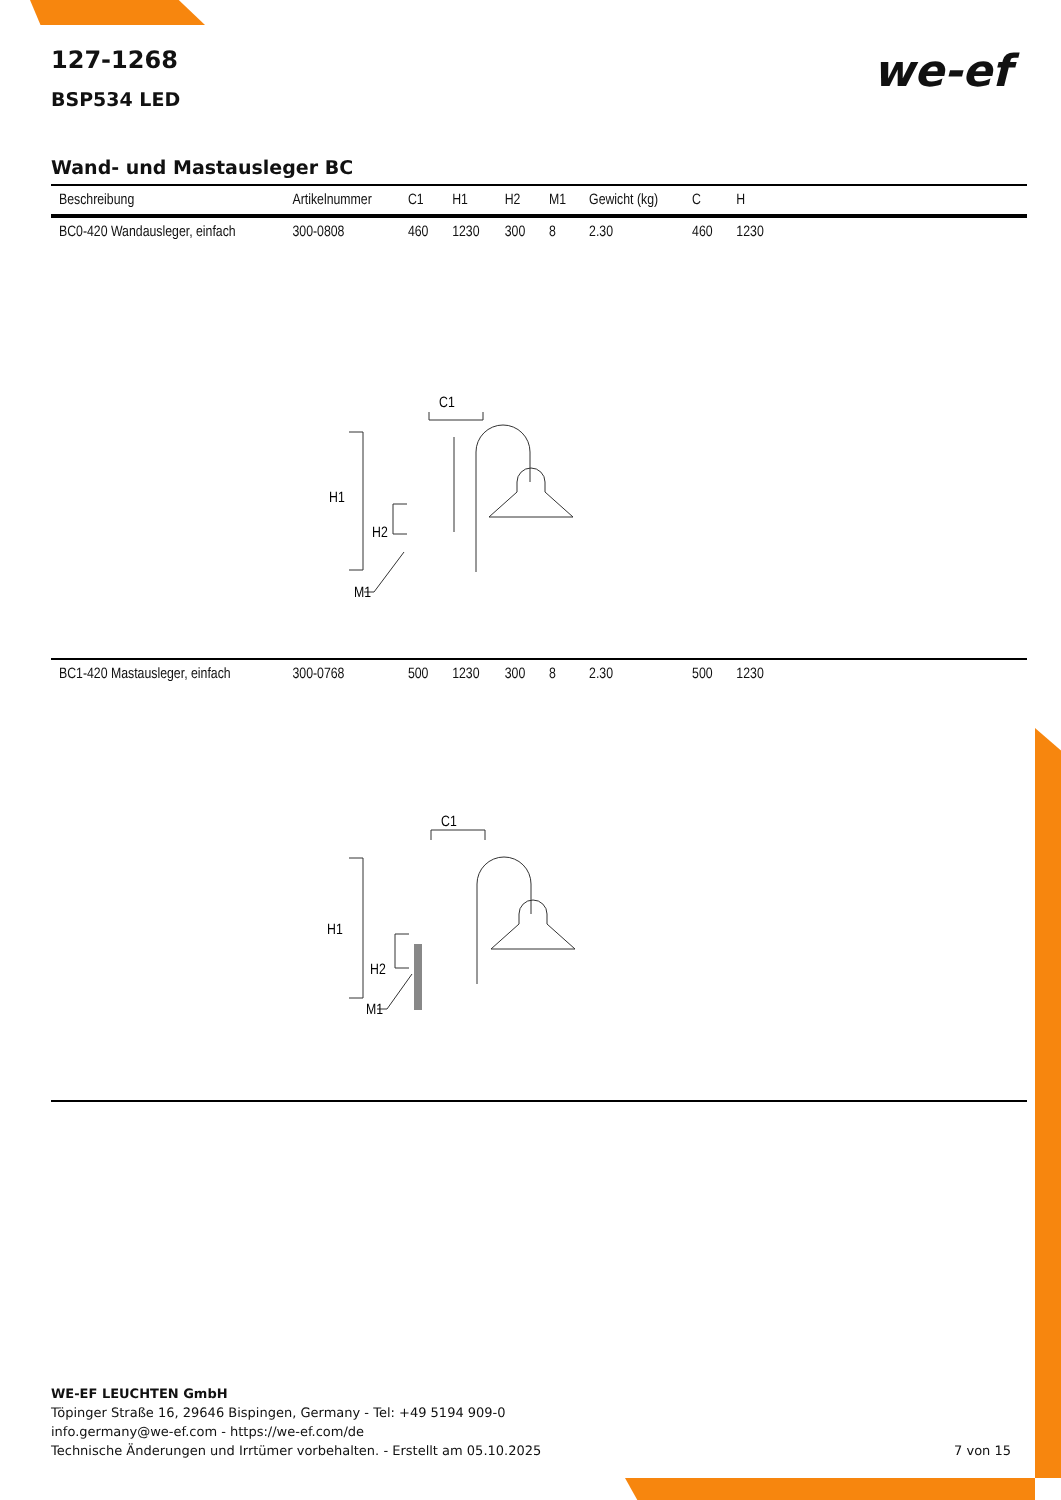we-ef
127-1268
BSP534 LED
Wand- und Mastausleger BC
| Beschreibung | Artikelnummer | C1 | H1 | H2 | M1 | Gewicht (kg) | C | H | |
| --- | --- | --- | --- | --- | --- | --- | --- | --- | --- |
| BC0-420 Wandausleger, einfach | 300-0808 | 460 | 1230 | 300 | 8 | 2.30 | 460 | 1230 | |
| C1 H1 H2 M1 | | | | | | | | | |
| BC1-420 Mastausleger, einfach | 300-0768 | 500 | 1230 | 300 | 8 | 2.30 | 500 | 1230 | |
| C1 H1 H2 M1 | | | | | | | | | |
WE-EF LEUCHTEN GmbH
Töpinger Straße 16, 29646 Bispingen, Germany - Tel: +49 5194 909-0
info.germany@we-ef.com - https://we-ef.com/de
Technische Änderungen und Irrtümer vorbehalten. - Erstellt am 05.10.2025 7 von 15